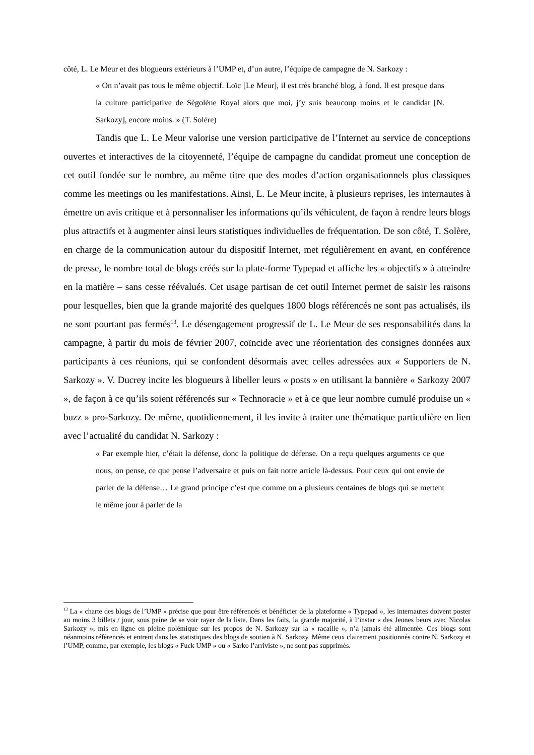côté, L. Le Meur et des blogueurs extérieurs à l’UMP et, d’un autre, l’équipe de campagne de N. Sarkozy :
« On n’avait pas tous le même objectif. Loïc [Le Meur], il est très branché blog, à fond. Il est presque dans la culture participative de Ségolène Royal alors que moi, j’y suis beaucoup moins et le candidat [N. Sarkozy], encore moins. » (T. Solère)
Tandis que L. Le Meur valorise une version participative de l’Internet au service de conceptions ouvertes et interactives de la citoyenneté, l’équipe de campagne du candidat promeut une conception de cet outil fondée sur le nombre, au même titre que des modes d’action organisationnels plus classiques comme les meetings ou les manifestations. Ainsi, L. Le Meur incite, à plusieurs reprises, les internautes à émettre un avis critique et à personnaliser les informations qu’ils véhiculent, de façon à rendre leurs blogs plus attractifs et à augmenter ainsi leurs statistiques individuelles de fréquentation. De son côté, T. Solère, en charge de la communication autour du dispositif Internet, met régulièrement en avant, en conférence de presse, le nombre total de blogs créés sur la plate-forme Typepad et affiche les « objectifs » à atteindre en la matière – sans cesse réévalués. Cet usage partisan de cet outil Internet permet de saisir les raisons pour lesquelles, bien que la grande majorité des quelques 1800 blogs référencés ne sont pas actualisés, ils ne sont pourtant pas fermés<sup>13</sup>. Le désengagement progressif de L. Le Meur de ses responsabilités dans la campagne, à partir du mois de février 2007, coïncide avec une réorientation des consignes données aux participants à ces réunions, qui se confondent désormais avec celles adressées aux « Supporters de N. Sarkozy ». V. Ducrey incite les blogueurs à libeller leurs « posts » en utilisant la bannière « Sarkozy 2007 », de façon à ce qu’ils soient référencés sur « Technoracie » et à ce que leur nombre cumulé produise un « buzz » pro-Sarkozy. De même, quotidiennement, il les invite à traiter une thématique particulière en lien avec l’actualité du candidat N. Sarkozy :
« Par exemple hier, c’était la défense, donc la politique de défense. On a reçu quelques arguments ce que nous, on pense, ce que pense l’adversaire et puis on fait notre article là-dessus. Pour ceux qui ont envie de parler de la défense… Le grand principe c’est que comme on a plusieurs centaines de blogs qui se mettent le même jour à parler de la
<sup>13</sup> La « charte des blogs de l’UMP » précise que pour être référencés et bénéficier de la plateforme « Typepad », les internautes doivent poster au moins 3 billets / jour, sous peine de se voir rayer de la liste. Dans les faits, la grande majorité, à l’instar « des Jeunes beurs avec Nicolas Sarkozy », mis en ligne en pleine polémique sur les propos de N. Sarkozy sur la « racaille », n’a jamais été alimentée. Ces blogs sont néanmoins référencés et entrent dans les statistiques des blogs de soutien à N. Sarkozy. Même ceux clairement positionnés contre N. Sarkozy et l’UMP, comme, par exemple, les blogs « Fuck UMP » ou « Sarko l’arriviste », ne sont pas supprimés.